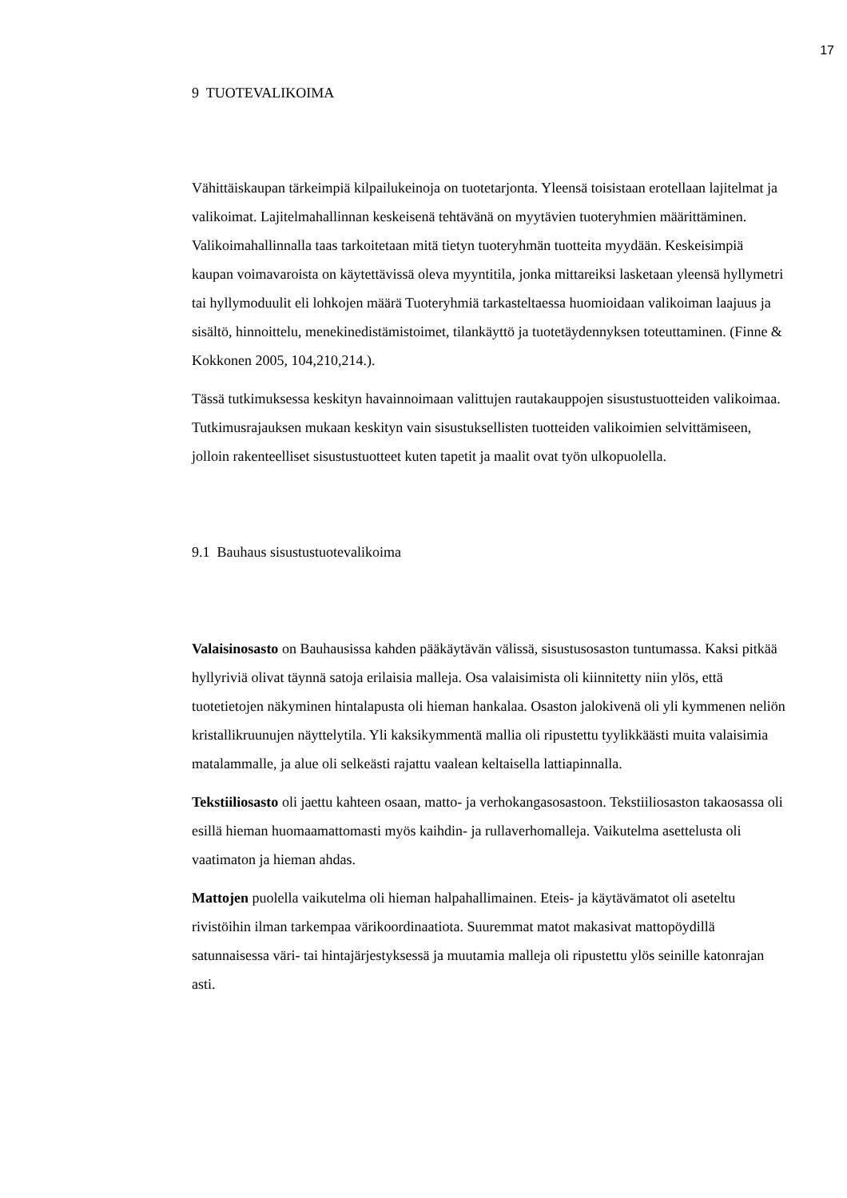17
9 TUOTEVALIKOIMA
Vähittäiskaupan tärkeimpiä kilpailukeinoja on tuotetarjonta. Yleensä toisistaan erotellaan lajitelmat ja valikoimat. Lajitelmahallinnan keskeisenä tehtävänä on myytävien tuoteryhmien määrittäminen. Valikoimahallinnalla taas tarkoitetaan mitä tietyn tuoteryhmän tuotteita myydään. Keskeisimpiä kaupan voimavaroista on käytettävissä oleva myyntitila, jonka mittareiksi lasketaan yleensä hyllymetri tai hyllymoduulit eli lohkojen määrä Tuoteryhmiä tarkasteltaessa huomioidaan valikoiman laajuus ja sisältö, hinnoittelu, menekinedistämistoimet, tilankäyttö ja tuotetäydennyksen toteuttaminen. (Finne & Kokkonen 2005, 104,210,214.).
Tässä tutkimuksessa keskityn havainnoimaan valittujen rautakauppojen sisustustuotteiden valikoimaa. Tutkimusrajauksen mukaan keskityn vain sisustuksellisten tuotteiden valikoimien selvittämiseen, jolloin rakenteelliset sisustustuotteet kuten tapetit ja maalit ovat työn ulkopuolella.
9.1 Bauhaus sisustustuotevalikoima
Valaisinosasto on Bauhausissa kahden pääkäytävän välissä, sisustusosaston tuntumassa. Kaksi pitkää hyllyriviä olivat täynnä satoja erilaisia malleja. Osa valaisimista oli kiinnitetty niin ylös, että tuotetietojen näkyminen hintalapusta oli hieman hankalaa. Osaston jalokivenä oli yli kymmenen neliön kristallikruunujen näyttelytila. Yli kaksikymmentä mallia oli ripustettu tyylikkäästi muita valaisimia matalammalle, ja alue oli selkeästi rajattu vaalean keltaisella lattiapinnalla.
Tekstiiliosasto oli jaettu kahteen osaan, matto- ja verhokangasosastoon. Tekstiiliosaston takaosassa oli esillä hieman huomaamattomasti myös kaihdin- ja rullaverhomalleja. Vaikutelma asettelusta oli vaatimaton ja hieman ahdas.
Mattojen puolella vaikutelma oli hieman halpahallimainen. Eteis- ja käytävämatot oli aseteltu rivistöihin ilman tarkempaa värikoordinaatiota. Suuremmat matot makasivat mattopöydillä satunnaisessa väri- tai hintajärjestyksessä ja muutamia malleja oli ripustettu ylös seinille katonrajan asti.